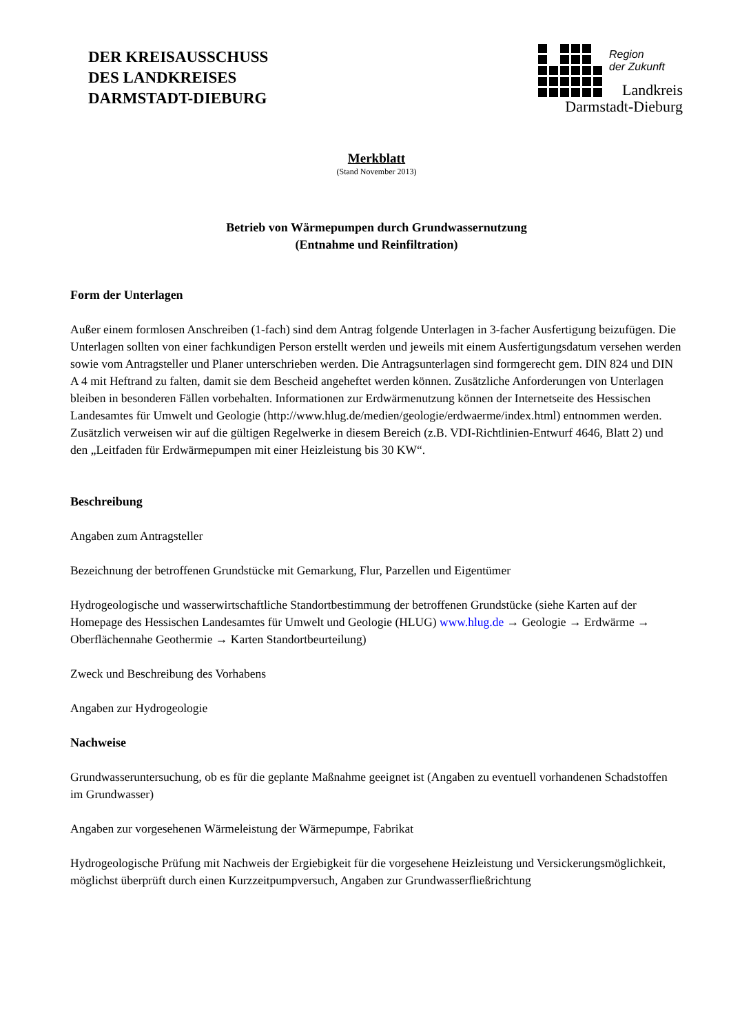DER KREISAUSSCHUSS
DES LANDKREISES
DARMSTADT-DIEBURG
Region
der Zukunft
Landkreis
Darmstadt-Dieburg
Merkblatt
(Stand November 2013)
Betrieb von Wärmepumpen durch Grundwassernutzung
(Entnahme und Reinfiltration)
Form der Unterlagen
Außer einem formlosen Anschreiben (1-fach) sind dem Antrag folgende Unterlagen in 3-facher Ausfertigung beizufügen. Die Unterlagen sollten von einer fachkundigen Person erstellt werden und jeweils mit einem Ausfertigungsdatum versehen werden sowie vom Antragsteller und Planer unterschrieben werden. Die Antragsunterlagen sind formgerecht gem. DIN 824 und DIN A 4 mit Heftrand zu falten, damit sie dem Bescheid angeheftet werden können. Zusätzliche Anforderungen von Unterlagen bleiben in besonderen Fällen vorbehalten. Informationen zur Erdwärmenutzung können der Internetseite des Hessischen Landesamtes für Umwelt und Geologie (http://www.hlug.de/medien/geologie/erdwaerme/index.html) entnommen werden. Zusätzlich verweisen wir auf die gültigen Regelwerke in diesem Bereich (z.B. VDI-Richtlinien-Entwurf 4646, Blatt 2) und den „Leitfaden für Erdwärmepumpen mit einer Heizleistung bis 30 KW“.
Beschreibung
Angaben zum Antragsteller
Bezeichnung der betroffenen Grundstücke mit Gemarkung, Flur, Parzellen und Eigentümer
Hydrogeologische und wasserwirtschaftliche Standortbestimmung der betroffenen Grundstücke (siehe Karten auf der Homepage des Hessischen Landesamtes für Umwelt und Geologie (HLUG) www.hlug.de → Geologie → Erdwärme → Oberflächennahe Geothermie → Karten Standortbeurteilung)
Zweck und Beschreibung des Vorhabens
Angaben zur Hydrogeologie
Nachweise
Grundwasseruntersuchung, ob es für die geplante Maßnahme geeignet ist (Angaben zu eventuell vorhandenen Schadstoffen im Grundwasser)
Angaben zur vorgesehenen Wärmeleistung der Wärmepumpe, Fabrikat
Hydrogeologische Prüfung mit Nachweis der Ergiebigkeit für die vorgesehene Heizleistung und Versickerungsmöglichkeit, möglichst überprüft durch einen Kurzzeitpumpversuch, Angaben zur Grundwasserfließrichtung